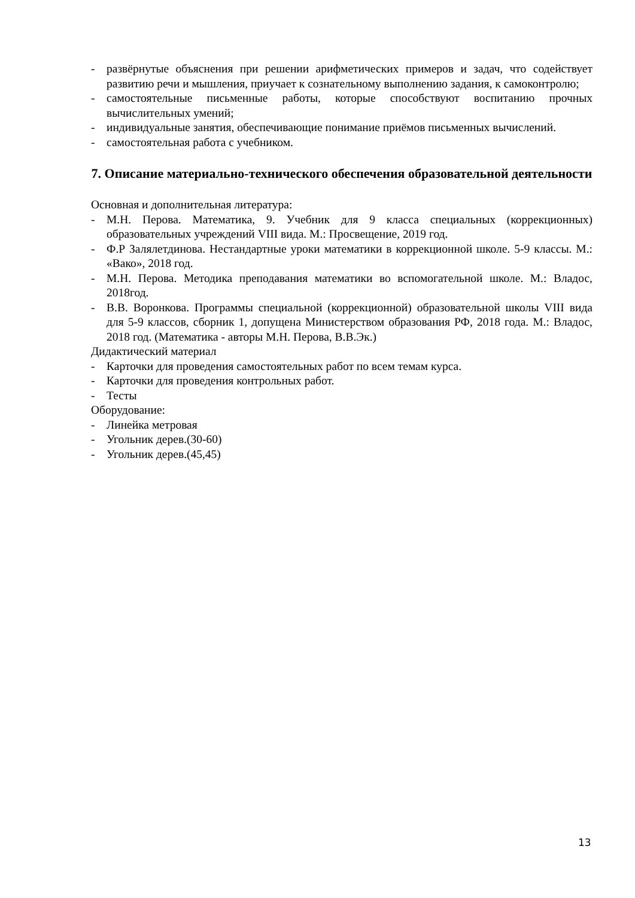- развёрнутые объяснения при решении арифметических примеров и задач, что содействует развитию речи и мышления, приучает к сознательному выполнению задания, к самоконтролю;
- самостоятельные письменные работы, которые способствуют воспитанию прочных вычислительных умений;
- индивидуальные занятия, обеспечивающие понимание приёмов письменных вычислений.
- самостоятельная работа с учебником.
7. Описание материально-технического обеспечения образовательной деятельности
Основная и дополнительная литература:
- М.Н. Перова. Математика, 9. Учебник для 9 класса специальных (коррекционных) образовательных учреждений VIII вида. М.: Просвещение, 2019 год.
- Ф.Р Залялетдинова. Нестандартные уроки математики в коррекционной школе. 5-9 классы. М.: «Вако», 2018 год.
- М.Н. Перова. Методика преподавания математики во вспомогательной школе. М.: Владос, 2018год.
- В.В. Воронкова. Программы специальной (коррекционной) образовательной школы VIII вида для 5-9 классов, сборник 1, допущена Министерством образования РФ, 2018 года. М.: Владос, 2018 год. (Математика - авторы М.Н. Перова, В.В.Эк.)
Дидактический материал
- Карточки для проведения самостоятельных работ по всем темам курса.
- Карточки для проведения контрольных работ.
- Тесты
Оборудование:
- Линейка метровая
- Угольник дерев.(30-60)
- Угольник дерев.(45,45)
13